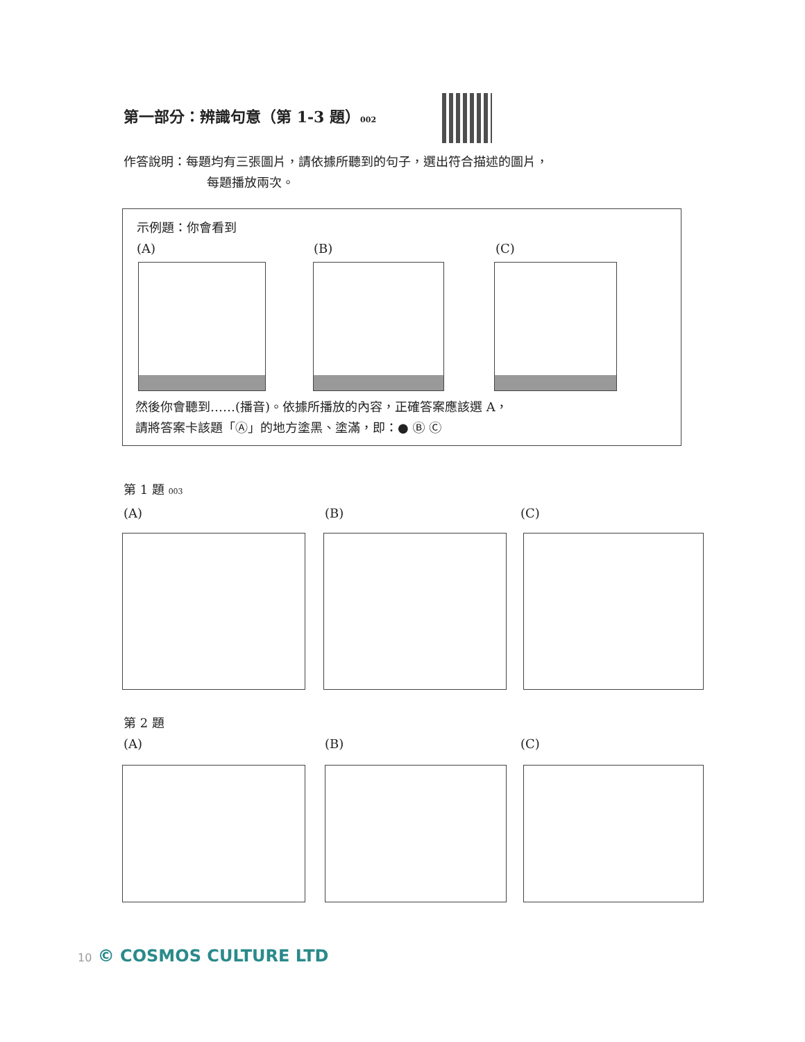第一部分：辨識句意（第 1-3 題）002
作答說明：每題均有三張圖片，請依據所聽到的句子，選出符合描述的圖片，
每題播放兩次。
示例題：你會看到
(A) (B) (C)
然後你會聽到……(播音)。依據所播放的內容，正確答案應該選 A，
請將答案卡該題「Ⓐ」的地方塗黑、塗滿，即：● Ⓑ Ⓒ
第 1 題 003
(A) (B) (C)
第 2 題
(A) (B) (C)
10 © COSMOS CULTURE LTD